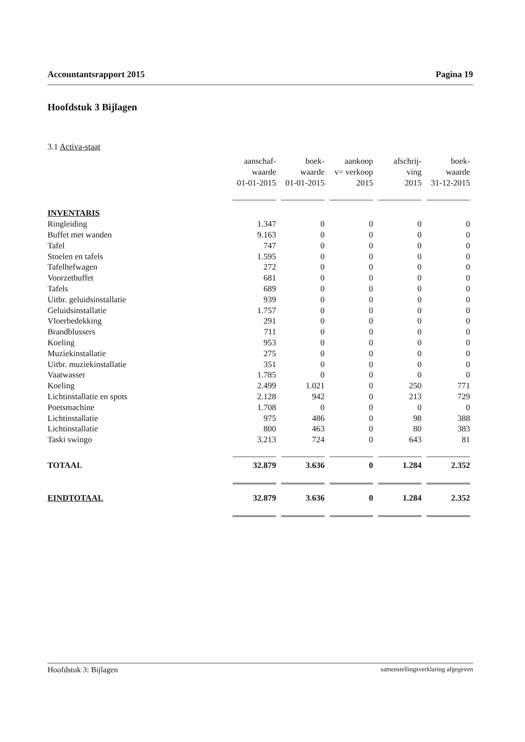Accountantsrapport 2015 Pagina 19
Hoofdstuk 3 Bijlagen
3.1 Activa-staat
| | aanschaf- waarde 01-01-2015 | boek- waarde 01-01-2015 | aankoop v= verkoop 2015 | afschrij- ving 2015 | boek- waarde 31-12-2015 |
| INVENTARIS | | | | | |
| Ringleiding | 1.347 | 0 | 0 | 0 | 0 |
| Buffet met wanden | 9.163 | 0 | 0 | 0 | 0 |
| Tafel | 747 | 0 | 0 | 0 | 0 |
| Stoelen en tafels | 1.595 | 0 | 0 | 0 | 0 |
| Tafelhefwagen | 272 | 0 | 0 | 0 | 0 |
| Voorzetbuffet | 681 | 0 | 0 | 0 | 0 |
| Tafels | 689 | 0 | 0 | 0 | 0 |
| Uitbr. geluidsinstallatie | 939 | 0 | 0 | 0 | 0 |
| Geluidsinstallatie | 1.757 | 0 | 0 | 0 | 0 |
| Vloerbedekking | 291 | 0 | 0 | 0 | 0 |
| Brandblussers | 711 | 0 | 0 | 0 | 0 |
| Koeling | 953 | 0 | 0 | 0 | 0 |
| Muziekinstallatie | 275 | 0 | 0 | 0 | 0 |
| Uitbr. muziekinstallatie | 351 | 0 | 0 | 0 | 0 |
| Vaatwasser | 1.785 | 0 | 0 | 0 | 0 |
| Koeling | 2.499 | 1.021 | 0 | 250 | 771 |
| Lichtinstallatie en spots | 2.128 | 942 | 0 | 213 | 729 |
| Poetsmachine | 1.708 | 0 | 0 | 0 | 0 |
| Lichtinstallatie | 975 | 486 | 0 | 98 | 388 |
| Lichtinstallatie | 800 | 463 | 0 | 80 | 383 |
| Taski swingo | 3.213 | 724 | 0 | 643 | 81 |
| TOTAAL | 32.879 | 3.636 | 0 | 1.284 | 2.352 |
| EINDTOTAAL | 32.879 | 3.636 | 0 | 1.284 | 2.352 |
Hoofdstuk 3: Bijlagen samenstellingsverklaring afgegeven